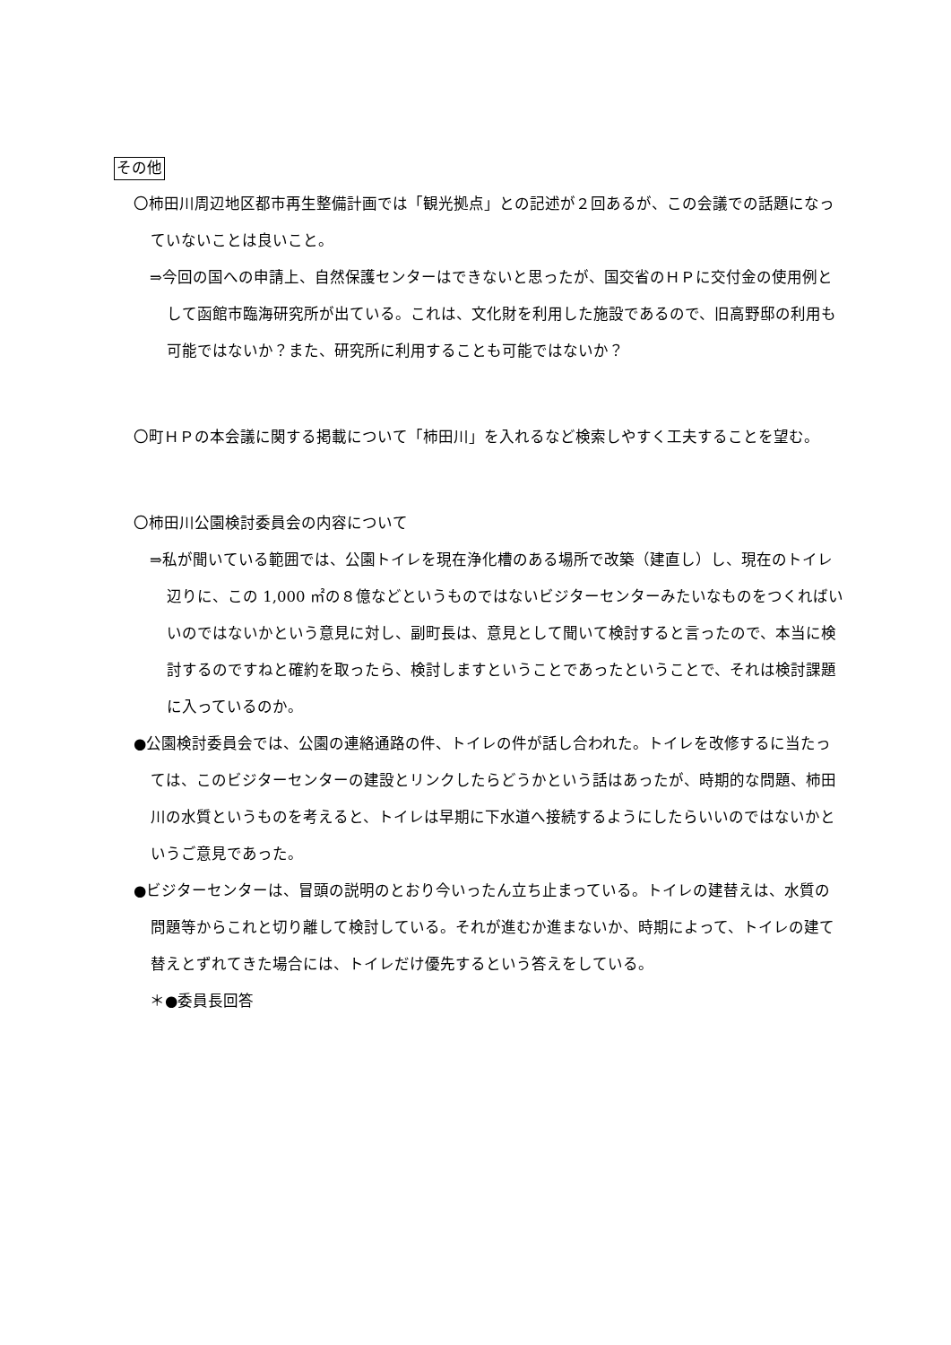その他
〇柿田川周辺地区都市再生整備計画では「観光拠点」との記述が２回あるが、この会議での話題になっていないことは良いこと。
⇒今回の国への申請上、自然保護センターはできないと思ったが、国交省のＨＰに交付金の使用例として函館市臨海研究所が出ている。これは、文化財を利用した施設であるので、旧高野邸の利用も可能ではないか？また、研究所に利用することも可能ではないか？
〇町ＨＰの本会議に関する掲載について「柿田川」を入れるなど検索しやすく工夫することを望む。
〇柿田川公園検討委員会の内容について
⇒私が聞いている範囲では、公園トイレを現在浄化槽のある場所で改築（建直し）し、現在のトイレ辺りに、この 1,000 ㎡の８億などというものではないビジターセンターみたいなものをつくればいいのではないかという意見に対し、副町長は、意見として聞いて検討すると言ったので、本当に検討するのですねと確約を取ったら、検討しますということであったということで、それは検討課題に入っているのか。
●公園検討委員会では、公園の連絡通路の件、トイレの件が話し合われた。トイレを改修するに当たっては、このビジターセンターの建設とリンクしたらどうかという話はあったが、時期的な問題、柿田川の水質というものを考えると、トイレは早期に下水道へ接続するようにしたらいいのではないかというご意見であった。
●ビジターセンターは、冒頭の説明のとおり今いったん立ち止まっている。トイレの建替えは、水質の問題等からこれと切り離して検討している。それが進むか進まないか、時期によって、トイレの建て替えとずれてきた場合には、トイレだけ優先するという答えをしている。
＊●委員長回答